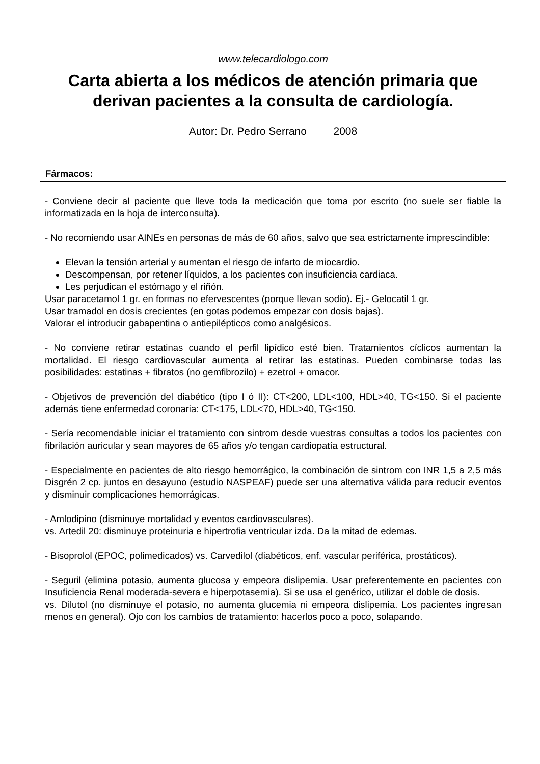www.telecardiologo.com
Carta abierta a los médicos de atención primaria que derivan pacientes a la consulta de cardiología.
Autor: Dr. Pedro Serrano 2008
Fármacos:
- Conviene decir al paciente que lleve toda la medicación que toma por escrito (no suele ser fiable la informatizada en la hoja de interconsulta).
- No recomiendo usar AINEs en personas de más de 60 años, salvo que sea estrictamente imprescindible:
Elevan la tensión arterial y aumentan el riesgo de infarto de miocardio.
Descompensan, por retener líquidos, a los pacientes con insuficiencia cardiaca.
Les perjudican el estómago y el riñón.
Usar paracetamol 1 gr. en formas no efervescentes (porque llevan sodio). Ej.- Gelocatil 1 gr.
Usar tramadol en dosis crecientes (en gotas podemos empezar con dosis bajas).
Valorar el introducir gabapentina o antiepilépticos como analgésicos.
- No conviene retirar estatinas cuando el perfil lipídico esté bien. Tratamientos cíclicos aumentan la mortalidad. El riesgo cardiovascular aumenta al retirar las estatinas. Pueden combinarse todas las posibilidades: estatinas + fibratos (no gemfibrozilo) + ezetrol + omacor.
- Objetivos de prevención del diabético (tipo I ó II): CT<200, LDL<100, HDL>40, TG<150. Si el paciente además tiene enfermedad coronaria: CT<175, LDL<70, HDL>40, TG<150.
- Sería recomendable iniciar el tratamiento con sintrom desde vuestras consultas a todos los pacientes con fibrilación auricular y sean mayores de 65 años y/o tengan cardiopatía estructural.
- Especialmente en pacientes de alto riesgo hemorrágico, la combinación de sintrom con INR 1,5 a 2,5 más Disgrén 2 cp. juntos en desayuno (estudio NASPEAF) puede ser una alternativa válida para reducir eventos y disminuir complicaciones hemorrágicas.
- Amlodipino (disminuye mortalidad y eventos cardiovasculares).
vs. Artedil 20: disminuye proteinuria e hipertrofia ventricular izda. Da la mitad de edemas.
- Bisoprolol (EPOC, polimedicados) vs. Carvedilol (diabéticos, enf. vascular periférica, prostáticos).
- Seguril (elimina potasio, aumenta glucosa y empeora dislipemia. Usar preferentemente en pacientes con Insuficiencia Renal moderada-severa e hiperpotasemia). Si se usa el genérico, utilizar el doble de dosis.
vs. Dilutol (no disminuye el potasio, no aumenta glucemia ni empeora dislipemia. Los pacientes ingresan menos en general). Ojo con los cambios de tratamiento: hacerlos poco a poco, solapando.